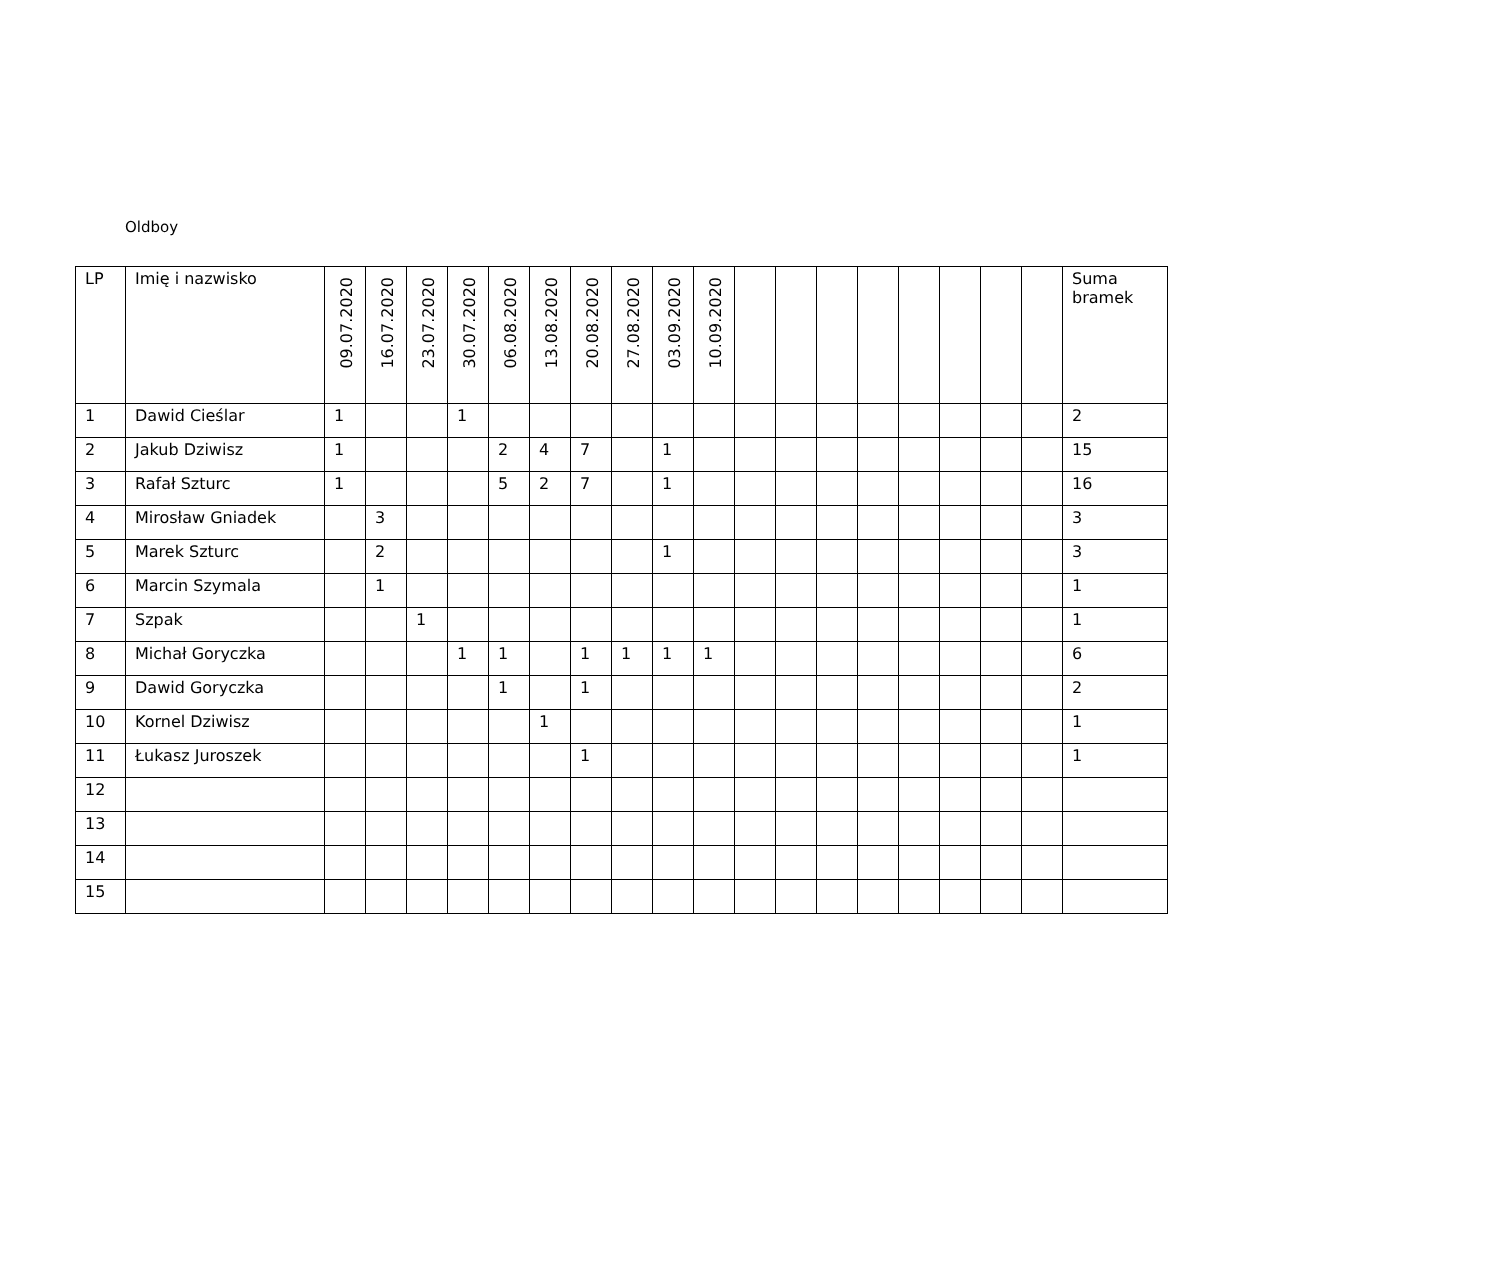Oldboy
| LP | Imię i nazwisko | 09.07.2020 | 16.07.2020 | 23.07.2020 | 30.07.2020 | 06.08.2020 | 13.08.2020 | 20.08.2020 | 27.08.2020 | 03.09.2020 | 10.09.2020 | | | | | | | | | Suma bramek |
| --- | --- | --- | --- | --- | --- | --- | --- | --- | --- | --- | --- | --- | --- | --- | --- | --- | --- | --- | --- | --- |
| 1 | Dawid Cieślar | 1 | | | 1 | | | | | | | | | | | | | | | 2 |
| 2 | Jakub Dziwisz | 1 | | | | 2 | 4 | 7 | | 1 | | | | | | | | | | 15 |
| 3 | Rafał Szturc | 1 | | | | 5 | 2 | 7 | | 1 | | | | | | | | | | 16 |
| 4 | Mirosław Gniadek | | 3 | | | | | | | | | | | | | | | | | 3 |
| 5 | Marek Szturc | | 2 | | | | | | | 1 | | | | | | | | | | 3 |
| 6 | Marcin Szymala | | 1 | | | | | | | | | | | | | | | | | 1 |
| 7 | Szpak | | | 1 | | | | | | | | | | | | | | | | 1 |
| 8 | Michał Goryczka | | | | 1 | 1 | | 1 | 1 | 1 | 1 | | | | | | | | | 6 |
| 9 | Dawid Goryczka | | | | | 1 | | 1 | | | | | | | | | | | | 2 |
| 10 | Kornel Dziwisz | | | | | | 1 | | | | | | | | | | | | | 1 |
| 11 | Łukasz Juroszek | | | | | | | 1 | | | | | | | | | | | | 1 |
| 12 | | | | | | | | | | | | | | | | | | | | |
| 13 | | | | | | | | | | | | | | | | | | | | |
| 14 | | | | | | | | | | | | | | | | | | | | |
| 15 | | | | | | | | | | | | | | | | | | | | |